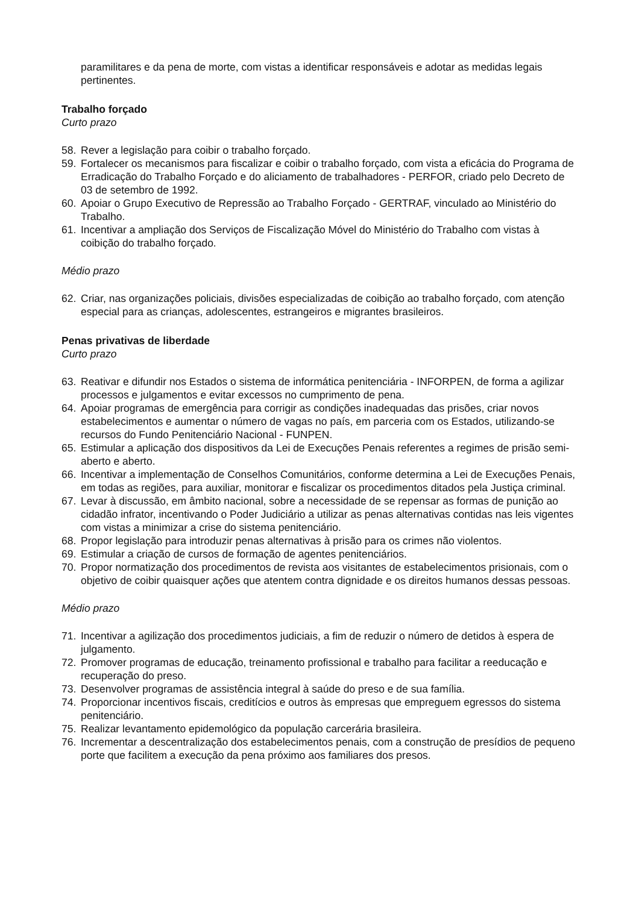paramilitares e da pena de morte, com vistas a identificar responsáveis e adotar as medidas legais pertinentes.
Trabalho forçado
Curto prazo
58. Rever a legislação para coibir o trabalho forçado.
59. Fortalecer os mecanismos para fiscalizar e coibir o trabalho forçado, com vista a eficácia do Programa de Erradicação do Trabalho Forçado e do aliciamento de trabalhadores - PERFOR, criado pelo Decreto de 03 de setembro de 1992.
60. Apoiar o Grupo Executivo de Repressão ao Trabalho Forçado - GERTRAF, vinculado ao Ministério do Trabalho.
61. Incentivar a ampliação dos Serviços de Fiscalização Móvel do Ministério do Trabalho com vistas à coibição do trabalho forçado.
Médio prazo
62. Criar, nas organizações policiais, divisões especializadas de coibição ao trabalho forçado, com atenção especial para as crianças, adolescentes, estrangeiros e migrantes brasileiros.
Penas privativas de liberdade
Curto prazo
63. Reativar e difundir nos Estados o sistema de informática penitenciária - INFORPEN, de forma a agilizar processos e julgamentos e evitar excessos no cumprimento de pena.
64. Apoiar programas de emergência para corrigir as condições inadequadas das prisões, criar novos estabelecimentos e aumentar o número de vagas no país, em parceria com os Estados, utilizando-se recursos do Fundo Penitenciário Nacional - FUNPEN.
65. Estimular a aplicação dos dispositivos da Lei de Execuções Penais referentes a regimes de prisão semi-aberto e aberto.
66. Incentivar a implementação de Conselhos Comunitários, conforme determina a Lei de Execuções Penais, em todas as regiões, para auxiliar, monitorar e fiscalizar os procedimentos ditados pela Justiça criminal.
67. Levar à discussão, em âmbito nacional, sobre a necessidade de se repensar as formas de punição ao cidadão infrator, incentivando o Poder Judiciário a utilizar as penas alternativas contidas nas leis vigentes com vistas a minimizar a crise do sistema penitenciário.
68. Propor legislação para introduzir penas alternativas à prisão para os crimes não violentos.
69. Estimular a criação de cursos de formação de agentes penitenciários.
70. Propor normatização dos procedimentos de revista aos visitantes de estabelecimentos prisionais, com o objetivo de coibir quaisquer ações que atentem contra dignidade e os direitos humanos dessas pessoas.
Médio prazo
71. Incentivar a agilização dos procedimentos judiciais, a fim de reduzir o número de detidos à espera de julgamento.
72. Promover programas de educação, treinamento profissional e trabalho para facilitar a reeducação e recuperação do preso.
73. Desenvolver programas de assistência integral à saúde do preso e de sua família.
74. Proporcionar incentivos fiscais, creditícios e outros às empresas que empreguem egressos do sistema penitenciário.
75. Realizar levantamento epidemológico da população carcerária brasileira.
76. Incrementar a descentralização dos estabelecimentos penais, com a construção de presídios de pequeno porte que facilitem a execução da pena próximo aos familiares dos presos.